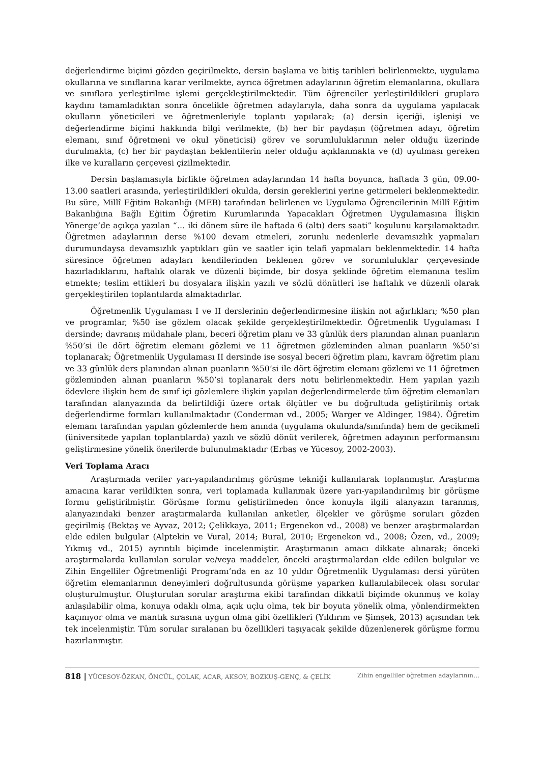değerlendirme biçimi gözden geçirilmekte, dersin başlama ve bitiş tarihleri belirlenmekte, uygulama okullarına ve sınıflarına karar verilmekte, ayrıca öğretmen adaylarının öğretim elemanlarına, okullara ve sınıflara yerleştirilme işlemi gerçekleştirilmektedir. Tüm öğrenciler yerleştirildikleri gruplara kaydını tamamladıktan sonra öncelikle öğretmen adaylarıyla, daha sonra da uygulama yapılacak okulların yöneticileri ve öğretmenleriyle toplantı yapılarak; (a) dersin içeriği, işlenişi ve değerlendirme biçimi hakkında bilgi verilmekte, (b) her bir paydaşın (öğretmen adayı, öğretim elemanı, sınıf öğretmeni ve okul yöneticisi) görev ve sorumluluklarının neler olduğu üzerinde durulmakta, (c) her bir paydaştan beklentilerin neler olduğu açıklanmakta ve (d) uyulması gereken ilke ve kuralların çerçevesi çizilmektedir.
Dersin başlamasıyla birlikte öğretmen adaylarından 14 hafta boyunca, haftada 3 gün, 09.00-13.00 saatleri arasında, yerleştirildikleri okulda, dersin gereklerini yerine getirmeleri beklenmektedir. Bu süre, Millî Eğitim Bakanlığı (MEB) tarafından belirlenen ve Uygulama Öğrencilerinin Millî Eğitim Bakanlığına Bağlı Eğitim Öğretim Kurumlarında Yapacakları Öğretmen Uygulamasına İlişkin Yönerge’de açıkça yazılan “… iki dönem süre ile haftada 6 (altı) ders saati” koşulunu karşılamaktadır. Öğretmen adaylarının derse %100 devam etmeleri, zorunlu nedenlerle devamsızlık yapmaları durumundaysa devamsızlık yaptıkları gün ve saatler için telafi yapmaları beklenmektedir. 14 hafta süresince öğretmen adayları kendilerinden beklenen görev ve sorumluluklar çerçevesinde hazırladıklarını, haftalık olarak ve düzenli biçimde, bir dosya şeklinde öğretim elemanına teslim etmekte; teslim ettikleri bu dosyalara ilişkin yazılı ve sözlü dönütleri ise haftalık ve düzenli olarak gerçekleştirilen toplantılarda almaktadırlar.
Öğretmenlik Uygulaması I ve II derslerinin değerlendirmesine ilişkin not ağırlıkları; %50 plan ve programlar, %50 ise gözlem olacak şekilde gerçekleştirilmektedir. Öğretmenlik Uygulaması I dersinde; davranış müdahale planı, beceri öğretim planı ve 33 günlük ders planından alınan puanların %50’si ile dört öğretim elemanı gözlemi ve 11 öğretmen gözleminden alınan puanların %50’si toplanarak; Öğretmenlik Uygulaması II dersinde ise sosyal beceri öğretim planı, kavram öğretim planı ve 33 günlük ders planından alınan puanların %50’si ile dört öğretim elemanı gözlemi ve 11 öğretmen gözleminden alınan puanların %50’si toplanarak ders notu belirlenmektedir. Hem yapılan yazılı ödevlere ilişkin hem de sınıf içi gözlemlere ilişkin yapılan değerlendirmelerde tüm öğretim elemanları tarafından alanyazında da belirtildiği üzere ortak ölçütler ve bu doğrultuda geliştirilmiş ortak değerlendirme formları kullanılmaktadır (Conderman vd., 2005; Warger ve Aldinger, 1984). Öğretim elemanı tarafından yapılan gözlemlerde hem anında (uygulama okulunda/sınıfında) hem de gecikmeli (üniversitede yapılan toplantılarda) yazılı ve sözlü dönüt verilerek, öğretmen adayının performansını geliştirmesine yönelik önerilerde bulunulmaktadır (Erbaş ve Yücesoy, 2002-2003).
Veri Toplama Aracı
Araştırmada veriler yarı-yapılandırılmış görüşme tekniği kullanılarak toplanmıştır. Araştırma amacına karar verildikten sonra, veri toplamada kullanmak üzere yarı-yapılandırılmış bir görüşme formu geliştirilmiştir. Görüşme formu geliştirilmeden önce konuyla ilgili alanyazın taranmış, alanyazındaki benzer araştırmalarda kullanılan anketler, ölçekler ve görüşme soruları gözden geçirilmiş (Bektaş ve Ayvaz, 2012; Çelikkaya, 2011; Ergenekon vd., 2008) ve benzer araştırmalardan elde edilen bulgular (Alptekin ve Vural, 2014; Bural, 2010; Ergenekon vd., 2008; Özen, vd., 2009; Yıkmış vd., 2015) ayrıntılı biçimde incelenmiştir. Araştırmanın amacı dikkate alınarak; önceki araştırmalarda kullanılan sorular ve/veya maddeler, önceki araştırmalardan elde edilen bulgular ve Zihin Engelliler Öğretmenliği Programı’nda en az 10 yıldır Öğretmenlik Uygulaması dersi yürüten öğretim elemanlarının deneyimleri doğrultusunda görüşme yaparken kullanılabilecek olası sorular oluşturulmuştur. Oluşturulan sorular araştırma ekibi tarafından dikkatli biçimde okunmuş ve kolay anlaşılabilir olma, konuya odaklı olma, açık uçlu olma, tek bir boyuta yönelik olma, yönlendirmekten kaçınıyor olma ve mantık sırasına uygun olma gibi özellikleri (Yıldırım ve Şimşek, 2013) açısından tek tek incelenmiştir. Tüm sorular sıralanan bu özellikleri taşıyacak şekilde düzenlenerek görüşme formu hazırlanmıştır.
818 | YÜCESOY-ÖZKAN, ÖNCÜL, ÇOLAK, ACAR, AKSOY, BOZKUŞ-GENÇ, & ÇELİK Zihin engelliler öğretmen adaylarının…